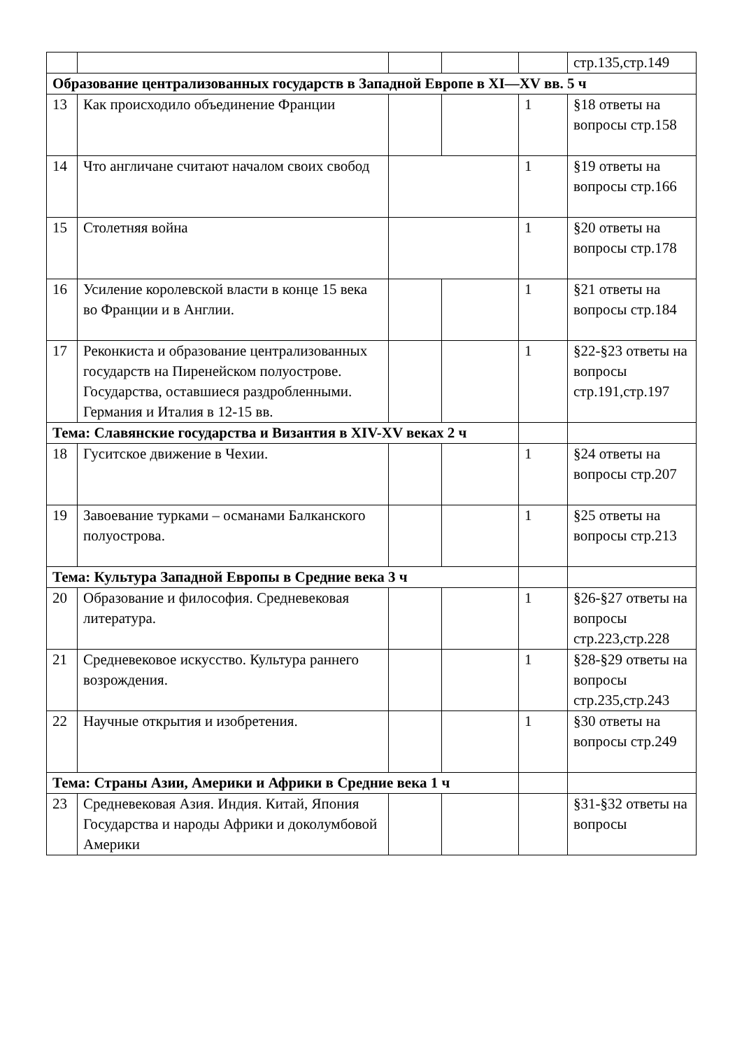| | | | | | стр.135,стр.149 |
| Образование централизованных государств в Западной Европе в XI—XV вв. 5 ч | | | | | |
| 13 | Как происходило объединение Франции | | | 1 | §18 ответы на вопросы стр.158 |
| 14 | Что англичане считают началом своих свобод | | | 1 | §19 ответы на вопросы стр.166 |
| 15 | Столетняя война | | | 1 | §20 ответы на вопросы стр.178 |
| 16 | Усиление королевской власти в конце 15 века во Франции и в Англии. | | | 1 | §21 ответы на вопросы стр.184 |
| 17 | Реконкиста и образование централизованных государств на Пиренейском полуострове. Государства, оставшиеся раздробленными. Германия и Италия в 12-15 вв. | | | 1 | §22-§23 ответы на вопросы стр.191,стр.197 |
| Тема: Славянские государства и Византия в XIV-XV веках 2 ч | | | | | |
| 18 | Гуситское движение в Чехии. | | | 1 | §24 ответы на вопросы стр.207 |
| 19 | Завоевание турками – османами Балканского полуострова. | | | 1 | §25 ответы на вопросы стр.213 |
| Тема: Культура Западной Европы в Средние века 3 ч | | | | | |
| 20 | Образование и философия. Средневековая литература. | | | 1 | §26-§27 ответы на вопросы стр.223,стр.228 |
| 21 | Средневековое искусство. Культура раннего возрождения. | | | 1 | §28-§29 ответы на вопросы стр.235,стр.243 |
| 22 | Научные открытия и изобретения. | | | 1 | §30 ответы на вопросы стр.249 |
| Тема: Страны Азии, Америки и Африки в Средние века 1 ч | | | | | |
| 23 | Средневековая Азия. Индия. Китай, Япония Государства и народы Африки и доколумбовой Америки | | | | §31-§32 ответы на вопросы |